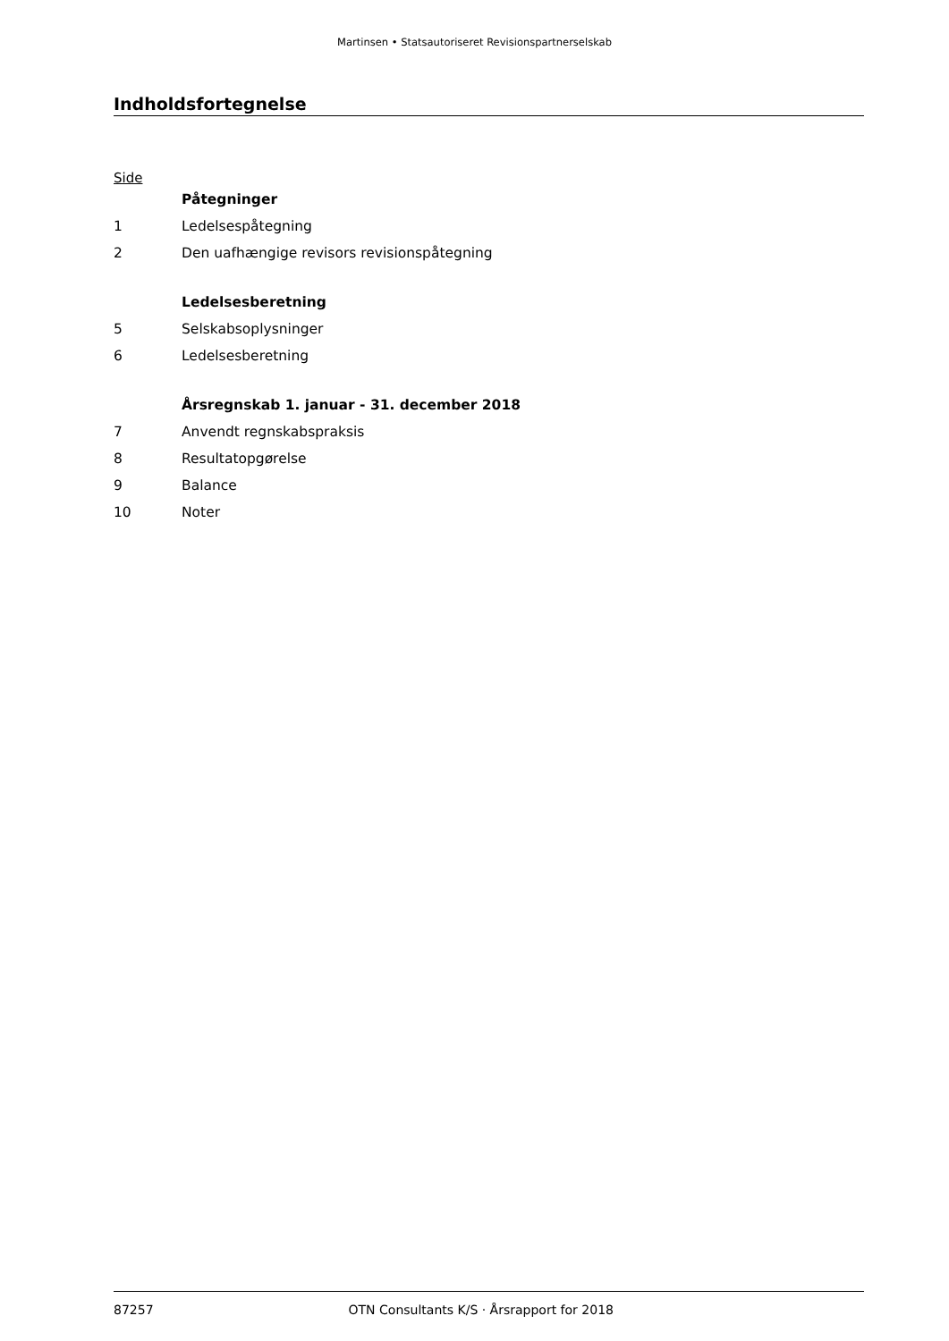Martinsen • Statsautoriseret Revisionspartnerselskab
Indholdsfortegnelse
Side
Påtegninger
1 Ledelsespåtegning
2 Den uafhængige revisors revisionspåtegning
Ledelsesberetning
5 Selskabsoplysninger
6 Ledelsesberetning
Årsregnskab 1. januar - 31. december 2018
7 Anvendt regnskabspraksis
8 Resultatopgørelse
9 Balance
10 Noter
87257 OTN Consultants K/S · Årsrapport for 2018